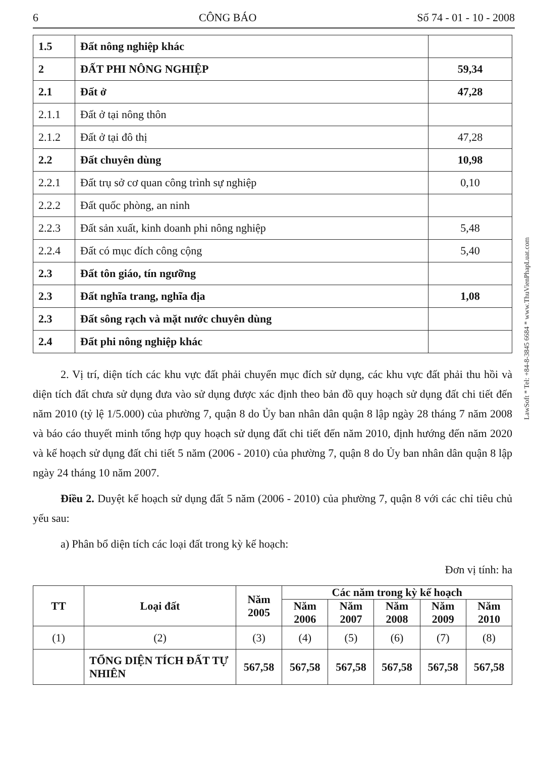6 CÔNG BÁO Số 74 - 01 - 10 - 2008
| 1.5 | Đất nông nghiệp khác | |
| 2 | ĐẤT PHI NÔNG NGHIỆP | 59,34 |
| 2.1 | Đất ở | 47,28 |
| 2.1.1 | Đất ở tại nông thôn | |
| 2.1.2 | Đất ở tại đô thị | 47,28 |
| 2.2 | Đất chuyên dùng | 10,98 |
| 2.2.1 | Đất trụ sở cơ quan công trình sự nghiệp | 0,10 |
| 2.2.2 | Đất quốc phòng, an ninh | |
| 2.2.3 | Đất sản xuất, kinh doanh phi nông nghiệp | 5,48 |
| 2.2.4 | Đất có mục đích công cộng | 5,40 |
| 2.3 | Đất tôn giáo, tín ngưỡng | |
| 2.3 | Đất nghĩa trang, nghĩa địa | 1,08 |
| 2.3 | Đất sông rạch và mặt nước chuyên dùng | |
| 2.4 | Đất phi nông nghiệp khác | |
2. Vị trí, diện tích các khu vực đất phải chuyển mục đích sử dụng, các khu vực đất phải thu hồi và diện tích đất chưa sử dụng đưa vào sử dụng được xác định theo bản đồ quy hoạch sử dụng đất chi tiết đến năm 2010 (tỷ lệ 1/5.000) của phường 7, quận 8 do Ủy ban nhân dân quận 8 lập ngày 28 tháng 7 năm 2008 và báo cáo thuyết minh tổng hợp quy hoạch sử dụng đất chi tiết đến năm 2010, định hướng đến năm 2020 và kế hoạch sử dụng đất chi tiết 5 năm (2006 - 2010) của phường 7, quận 8 do Ủy ban nhân dân quận 8 lập ngày 24 tháng 10 năm 2007.
Điều 2. Duyệt kế hoạch sử dụng đất 5 năm (2006 - 2010) của phường 7, quận 8 với các chỉ tiêu chủ yếu sau:
a) Phân bổ diện tích các loại đất trong kỳ kế hoạch:
Đơn vị tính: ha
| TT | Loại đất | Năm 2005 | Các năm trong kỳ kế hoạch | | | | |
| --- | --- | --- | --- | --- | --- | --- | --- |
| | | | Năm 2006 | Năm 2007 | Năm 2008 | Năm 2009 | Năm 2010 |
| (1) | (2) | (3) | (4) | (5) | (6) | (7) | (8) |
| | TỔNG DIỆN TÍCH ĐẤT TỰ NHIÊN | 567,58 | 567,58 | 567,58 | 567,58 | 567,58 | 567,58 |
LawSoft * Tel: +84-8-3845 6684 * www.ThuVienPhapLuat.com